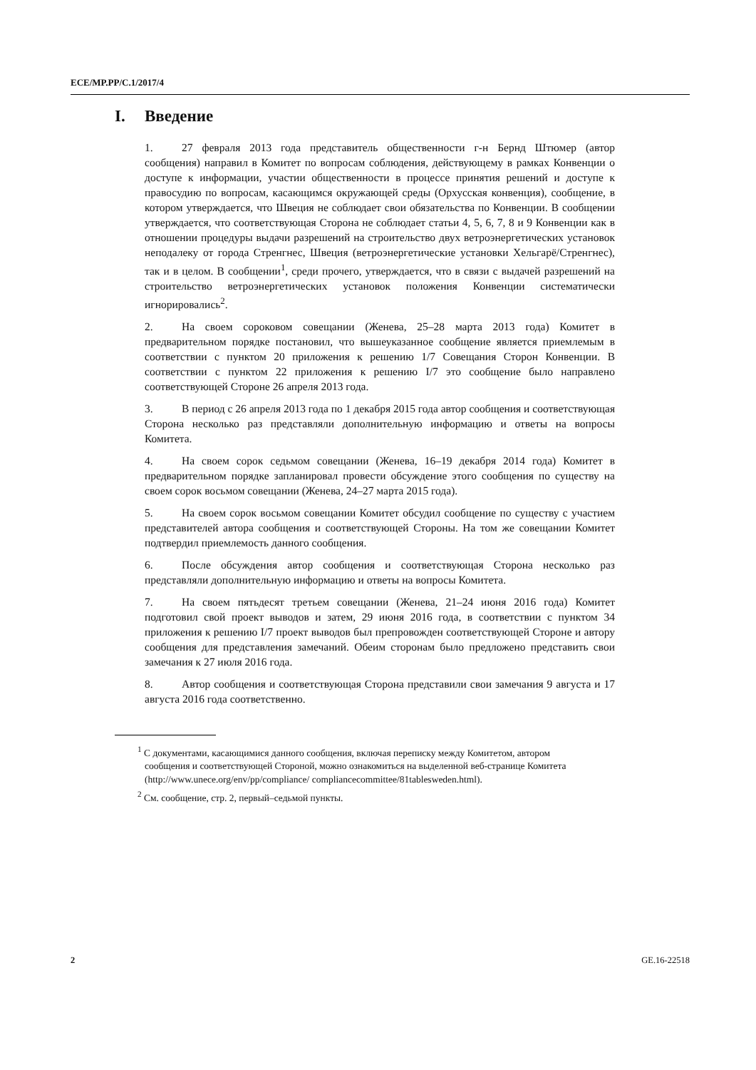ECE/MP.PP/C.1/2017/4
I. Введение
1. 27 февраля 2013 года представитель общественности г-н Бернд Штюмер (автор сообщения) направил в Комитет по вопросам соблюдения, действующему в рамках Конвенции о доступе к информации, участии общественности в процессе принятия решений и доступе к правосудию по вопросам, касающимся окружающей среды (Орхусская конвенция), сообщение, в котором утверждается, что Швеция не соблюдает свои обязательства по Конвенции. В сообщении утверждается, что соответствующая Сторона не соблюдает статьи 4, 5, 6, 7, 8 и 9 Конвенции как в отношении процедуры выдачи разрешений на строительство двух ветроэнергетических установок неподалеку от города Стренгнес, Швеция (ветроэнергетические установки Хельгарё/Стренгнес), так и в целом. В сообщении<sup>1</sup>, среди прочего, утверждается, что в связи с выдачей разрешений на строительство ветроэнергетических установок положения Конвенции систематически игнорировались<sup>2</sup>.
2. На своем сороковом совещании (Женева, 25–28 марта 2013 года) Комитет в предварительном порядке постановил, что вышеуказанное сообщение является приемлемым в соответствии с пунктом 20 приложения к решению 1/7 Совещания Сторон Конвенции. В соответствии с пунктом 22 приложения к решению I/7 это сообщение было направлено соответствующей Стороне 26 апреля 2013 года.
3. В период с 26 апреля 2013 года по 1 декабря 2015 года автор сообщения и соответствующая Сторона несколько раз представляли дополнительную информацию и ответы на вопросы Комитета.
4. На своем сорок седьмом совещании (Женева, 16–19 декабря 2014 года) Комитет в предварительном порядке запланировал провести обсуждение этого сообщения по существу на своем сорок восьмом совещании (Женева, 24–27 марта 2015 года).
5. На своем сорок восьмом совещании Комитет обсудил сообщение по существу с участием представителей автора сообщения и соответствующей Стороны. На том же совещании Комитет подтвердил приемлемость данного сообщения.
6. После обсуждения автор сообщения и соответствующая Сторона несколько раз представляли дополнительную информацию и ответы на вопросы Комитета.
7. На своем пятьдесят третьем совещании (Женева, 21–24 июня 2016 года) Комитет подготовил свой проект выводов и затем, 29 июня 2016 года, в соответствии с пунктом 34 приложения к решению I/7 проект выводов был препровожден соответствующей Стороне и автору сообщения для представления замечаний. Обеим сторонам было предложено представить свои замечания к 27 июля 2016 года.
8. Автор сообщения и соответствующая Сторона представили свои замечания 9 августа и 17 августа 2016 года соответственно.
<sup>1</sup> С документами, касающимися данного сообщения, включая переписку между Комитетом, автором сообщения и соответствующей Стороной, можно ознакомиться на выделенной веб-странице Комитета (http://www.unece.org/env/pp/compliance/ compliancecommittee/81tablesweden.html).
<sup>2</sup> См. сообщение, стр. 2, первый–седьмой пункты.
2 GE.16-22518